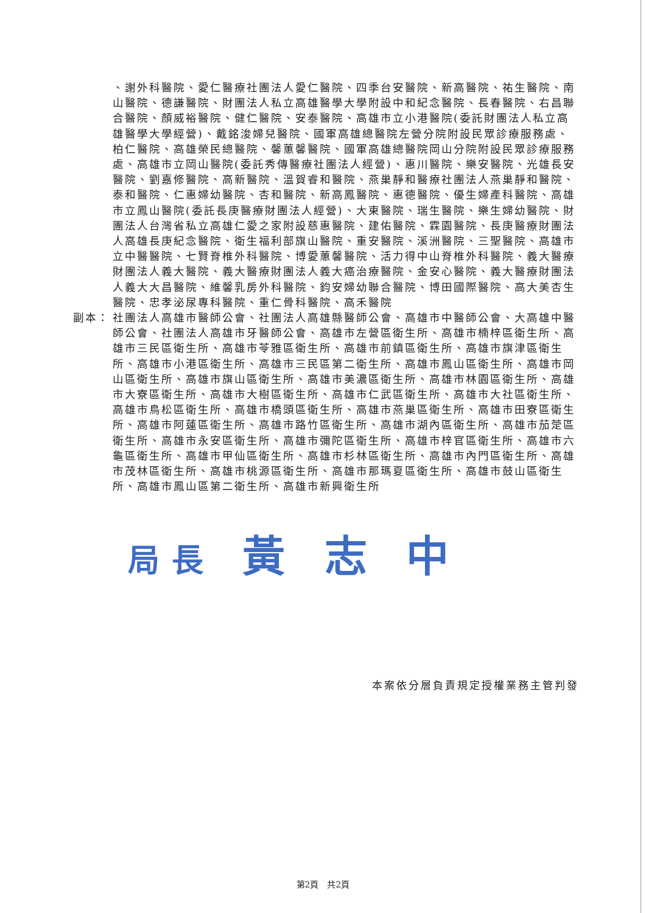、謝外科醫院、愛仁醫療社團法人愛仁醫院、四季台安醫院、新高醫院、祐生醫院、南山醫院、德謙醫院、財團法人私立高雄醫學大學附設中和紀念醫院、長春醫院、右昌聯合醫院、顏威裕醫院、健仁醫院、安泰醫院、高雄市立小港醫院(委託財團法人私立高雄醫學大學經營)、戴銘浚婦兒醫院、國軍高雄總醫院左營分院附設民眾診療服務處、柏仁醫院、高雄榮民總醫院、馨蕙馨醫院、國軍高雄總醫院岡山分院附設民眾診療服務處、高雄市立岡山醫院(委託秀傳醫療社團法人經營)、惠川醫院、樂安醫院、光雄長安醫院、劉嘉修醫院、高新醫院、溫賀睿和醫院、燕巢靜和醫療社團法人燕巢靜和醫院、泰和醫院、仁惠婦幼醫院、杏和醫院、新高鳳醫院、惠德醫院、優生婦產科醫院、高雄市立鳳山醫院(委託長庚醫療財團法人經營)、大東醫院、瑞生醫院、樂生婦幼醫院、財團法人台灣省私立高雄仁愛之家附設慈惠醫院、建佑醫院、霖園醫院、長庚醫療財團法人高雄長庚紀念醫院、衛生福利部旗山醫院、重安醫院、溪洲醫院、三聖醫院、高雄市立中醫醫院、七賢脊椎外科醫院、博愛蕙馨醫院、活力得中山脊椎外科醫院、義大醫療財團法人義大醫院、義大醫療財團法人義大癌治療醫院、金安心醫院、義大醫療財團法人義大大昌醫院、維馨乳房外科醫院、鈞安婦幼聯合醫院、博田國際醫院、高大美杏生醫院、忠孝泌尿專科醫院、重仁骨科醫院、高禾醫院
副本： 社團法人高雄市醫師公會、社團法人高雄縣醫師公會、高雄市中醫師公會、大高雄中醫師公會、社團法人高雄市牙醫師公會、高雄市左營區衛生所、高雄市楠梓區衛生所、高雄市三民區衛生所、高雄市苓雅區衛生所、高雄市前鎮區衛生所、高雄市旗津區衛生所、高雄市小港區衛生所、高雄市三民區第二衛生所、高雄市鳳山區衛生所、高雄市岡山區衛生所、高雄市旗山區衛生所、高雄市美濃區衛生所、高雄市林園區衛生所、高雄市大寮區衛生所、高雄市大樹區衛生所、高雄市仁武區衛生所、高雄市大社區衛生所、高雄市鳥松區衛生所、高雄市橋頭區衛生所、高雄市燕巢區衛生所、高雄市田寮區衛生所、高雄市阿蓮區衛生所、高雄市路竹區衛生所、高雄市湖內區衛生所、高雄市茄萣區衛生所、高雄市永安區衛生所、高雄市彌陀區衛生所、高雄市梓官區衛生所、高雄市六龜區衛生所、高雄市甲仙區衛生所、高雄市杉林區衛生所、高雄市內門區衛生所、高雄市茂林區衛生所、高雄市桃源區衛生所、高雄市那瑪夏區衛生所、高雄市鼓山區衛生所、高雄市鳳山區第二衛生所、高雄市新興衛生所
局長 黃 志 中
本案依分層負責規定授權業務主管判發
第2頁　共2頁